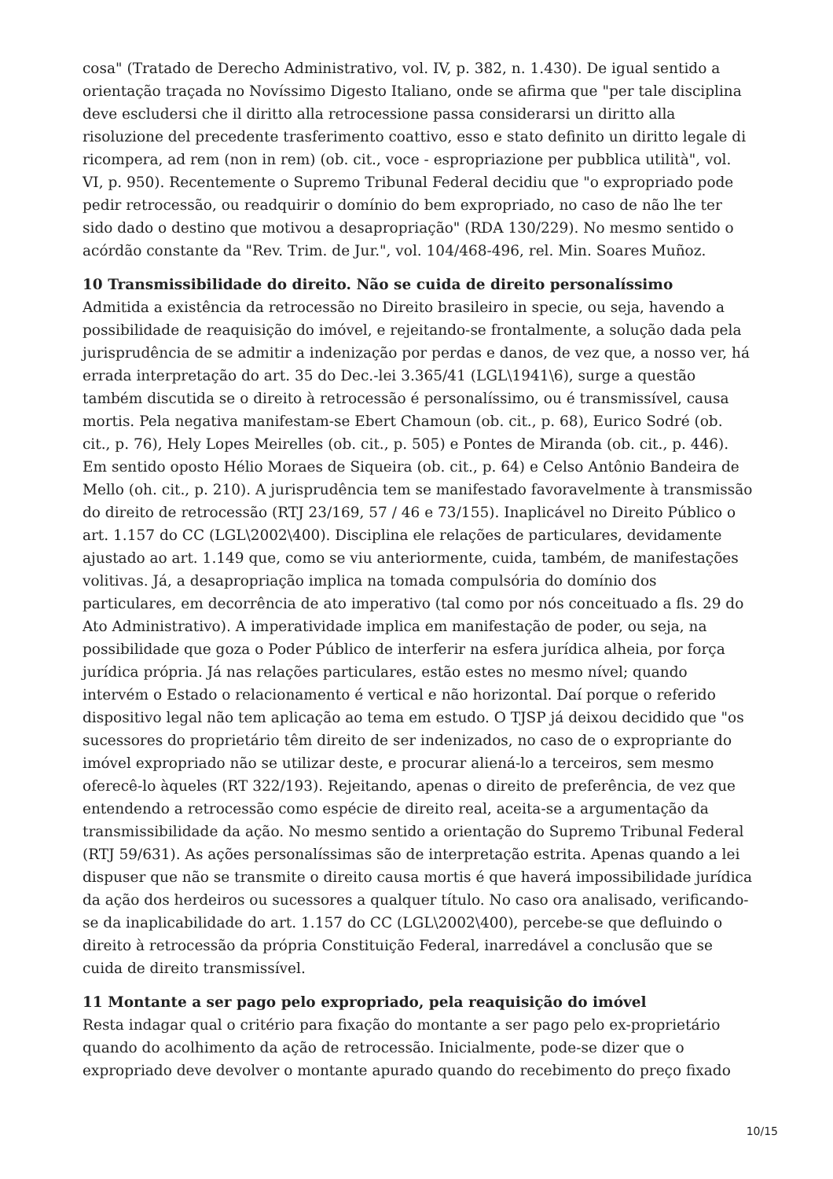cosa" (Tratado de Derecho Administrativo, vol. IV, p. 382, n. 1.430). De igual sentido a orientação traçada no Novíssimo Digesto Italiano, onde se afirma que "per tale disciplina deve escludersi che il diritto alla retrocessione passa considerarsi un diritto alla risoluzione del precedente trasferimento coattivo, esso e stato definito un diritto legale di ricompera, ad rem (non in rem) (ob. cit., voce - espropriazione per pubblica utilità", vol. VI, p. 950). Recentemente o Supremo Tribunal Federal decidiu que "o expropriado pode pedir retrocessão, ou readquirir o domínio do bem expropriado, no caso de não lhe ter sido dado o destino que motivou a desapropriação" (RDA 130/229). No mesmo sentido o acórdão constante da "Rev. Trim. de Jur.", vol. 104/468-496, rel. Min. Soares Muñoz.
10 Transmissibilidade do direito. Não se cuida de direito personalíssimo
Admitida a existência da retrocessão no Direito brasileiro in specie, ou seja, havendo a possibilidade de reaquisição do imóvel, e rejeitando-se frontalmente, a solução dada pela jurisprudência de se admitir a indenização por perdas e danos, de vez que, a nosso ver, há errada interpretação do art. 35 do Dec.-lei 3.365/41 (LGL\1941\6), surge a questão também discutida se o direito à retrocessão é personalíssimo, ou é transmissível, causa mortis. Pela negativa manifestam-se Ebert Chamoun (ob. cit., p. 68), Eurico Sodré (ob. cit., p. 76), Hely Lopes Meirelles (ob. cit., p. 505) e Pontes de Miranda (ob. cit., p. 446). Em sentido oposto Hélio Moraes de Siqueira (ob. cit., p. 64) e Celso Antônio Bandeira de Mello (oh. cit., p. 210). A jurisprudência tem se manifestado favoravelmente à transmissão do direito de retrocessão (RTJ 23/169, 57 / 46 e 73/155). Inaplicável no Direito Público o art. 1.157 do CC (LGL\2002\400). Disciplina ele relações de particulares, devidamente ajustado ao art. 1.149 que, como se viu anteriormente, cuida, também, de manifestações volitivas. Já, a desapropriação implica na tomada compulsória do domínio dos particulares, em decorrência de ato imperativo (tal como por nós conceituado a fls. 29 do Ato Administrativo). A imperatividade implica em manifestação de poder, ou seja, na possibilidade que goza o Poder Público de interferir na esfera jurídica alheia, por força jurídica própria. Já nas relações particulares, estão estes no mesmo nível; quando intervém o Estado o relacionamento é vertical e não horizontal. Daí porque o referido dispositivo legal não tem aplicação ao tema em estudo. O TJSP já deixou decidido que "os sucessores do proprietário têm direito de ser indenizados, no caso de o expropriante do imóvel expropriado não se utilizar deste, e procurar aliená-lo a terceiros, sem mesmo oferecê-lo àqueles (RT 322/193). Rejeitando, apenas o direito de preferência, de vez que entendendo a retrocessão como espécie de direito real, aceita-se a argumentação da transmissibilidade da ação. No mesmo sentido a orientação do Supremo Tribunal Federal (RTJ 59/631). As ações personalíssimas são de interpretação estrita. Apenas quando a lei dispuser que não se transmite o direito causa mortis é que haverá impossibilidade jurídica da ação dos herdeiros ou sucessores a qualquer título. No caso ora analisado, verificando-se da inaplicabilidade do art. 1.157 do CC (LGL\2002\400), percebe-se que defluindo o direito à retrocessão da própria Constituição Federal, inarredável a conclusão que se cuida de direito transmissível.
11 Montante a ser pago pelo expropriado, pela reaquisição do imóvel
Resta indagar qual o critério para fixação do montante a ser pago pelo ex-proprietário quando do acolhimento da ação de retrocessão. Inicialmente, pode-se dizer que o expropriado deve devolver o montante apurado quando do recebimento do preço fixado
10/15